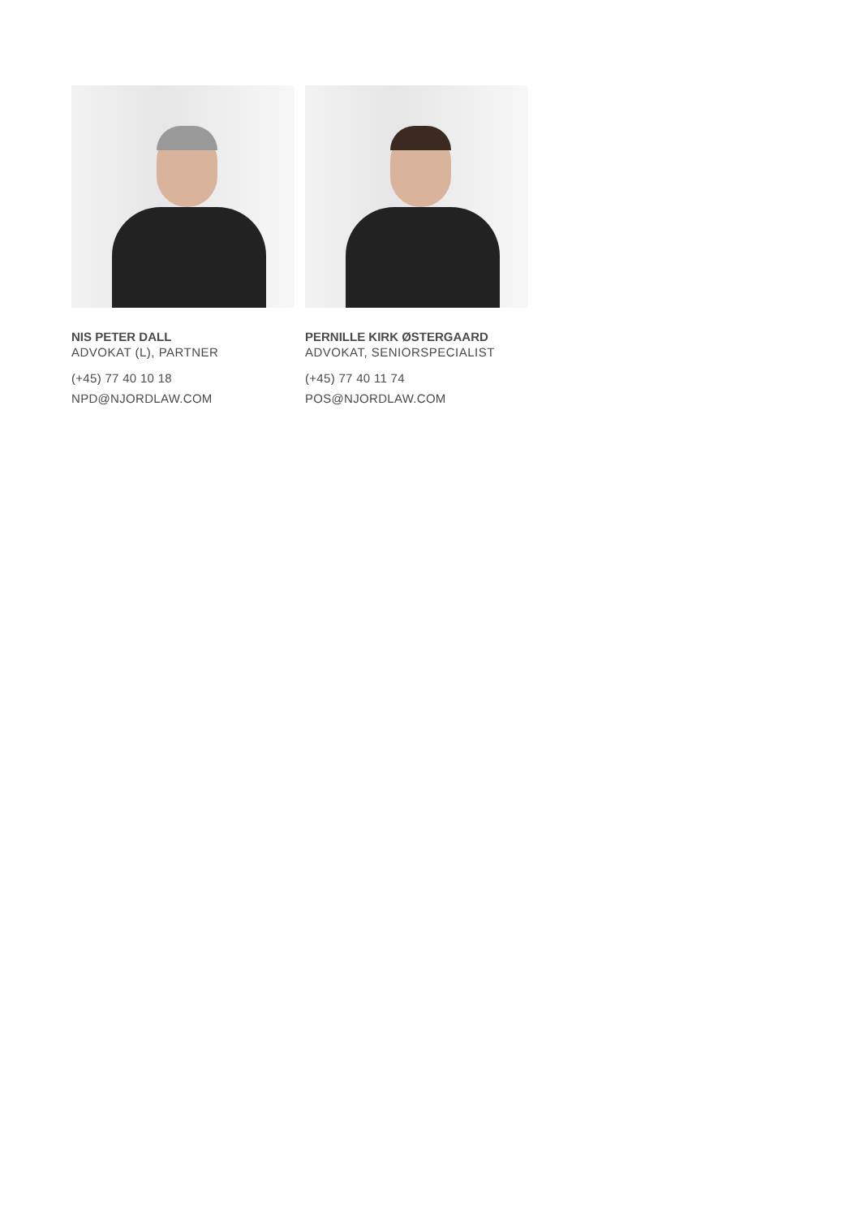NIS PETER DALL
ADVOKAT (L), PARTNER
(+45) 77 40 10 18
NPD@NJORDLAW.COM
PERNILLE KIRK ØSTERGAARD
ADVOKAT, SENIORSPECIALIST
(+45) 77 40 11 74
POS@NJORDLAW.COM